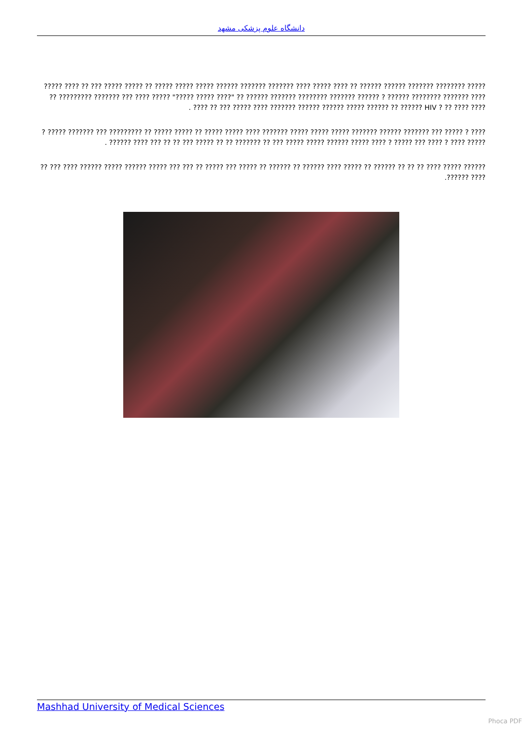دانشگاه علوم پزشکی مشهد
????? ???????? ??????? ?????? ?????? ?? ???? ????? ???? ??????? ??????? ?????? ????? ????? ????? ?? ????? ????? ??? ?? ???? ????? ???? ??????? ???????? ?????? ? ?????? ??????? ???????? ??????? ?????? ?? "???? ????? ?????" ????? ???? ??? ??????? ????????? ?? ???? ???? ?? ? HIV ?????? ?? ?????? ????? ?????? ?????? ??????? ???? ????? ??? ?? ???? .
???? ? ????? ??? ??????? ?????? ??????? ????? ????? ????? ??????? ???? ????? ????? ?? ????? ????? ?? ????????? ??? ??????? ????? ? ????? ???? ? ???? ??? ????? ? ???? ????? ?????? ????? ????? ??? ?? ??????? ?? ?? ????? ??? ?? ?? ??? ???? ?????? .
?????? ????? ???? ?? ?? ?? ?????? ?? ????? ???? ?????? ?? ?????? ?? ????? ??? ????? ?? ??? ??? ????? ?????? ????? ?????? ???? ??? ?? ???? ??????.
Mashhad University of Medical Sciences
Phoca PDF